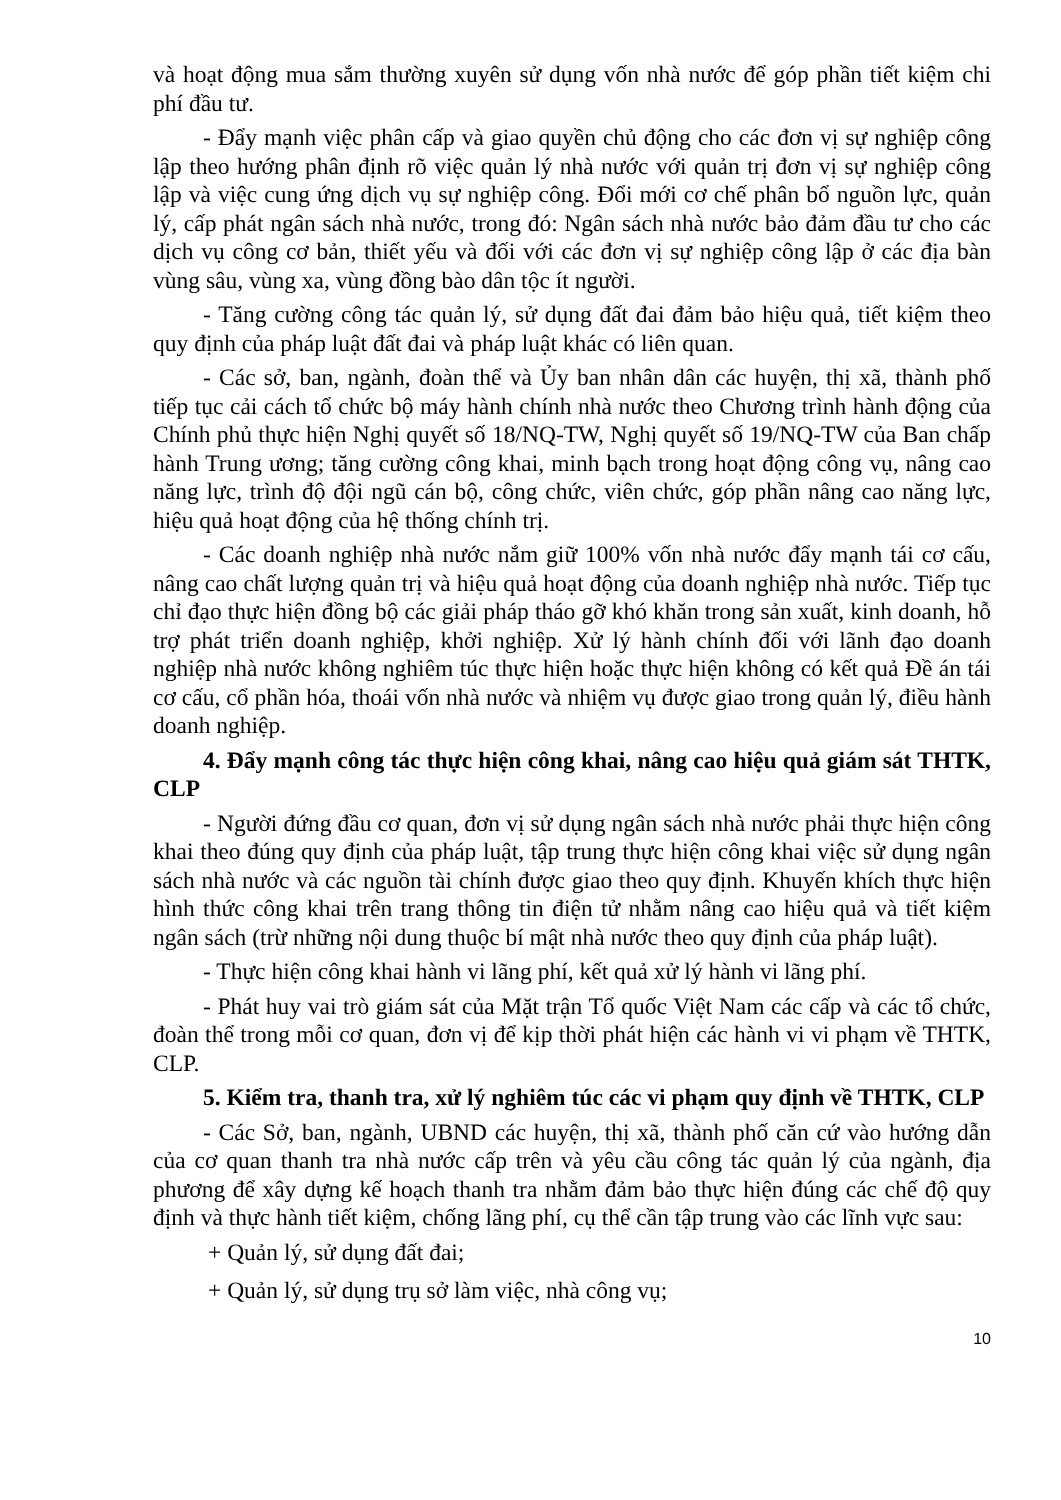và hoạt động mua sắm thường xuyên sử dụng vốn nhà nước để góp phần tiết kiệm chi phí đầu tư.
- Đẩy mạnh việc phân cấp và giao quyền chủ động cho các đơn vị sự nghiệp công lập theo hướng phân định rõ việc quản lý nhà nước với quản trị đơn vị sự nghiệp công lập và việc cung ứng dịch vụ sự nghiệp công. Đổi mới cơ chế phân bổ nguồn lực, quản lý, cấp phát ngân sách nhà nước, trong đó: Ngân sách nhà nước bảo đảm đầu tư cho các dịch vụ công cơ bản, thiết yếu và đối với các đơn vị sự nghiệp công lập ở các địa bàn vùng sâu, vùng xa, vùng đồng bào dân tộc ít người.
- Tăng cường công tác quản lý, sử dụng đất đai đảm bảo hiệu quả, tiết kiệm theo quy định của pháp luật đất đai và pháp luật khác có liên quan.
- Các sở, ban, ngành, đoàn thể và Ủy ban nhân dân các huyện, thị xã, thành phố tiếp tục cải cách tổ chức bộ máy hành chính nhà nước theo Chương trình hành động của Chính phủ thực hiện Nghị quyết số 18/NQ-TW, Nghị quyết số 19/NQ-TW của Ban chấp hành Trung ương; tăng cường công khai, minh bạch trong hoạt động công vụ, nâng cao năng lực, trình độ đội ngũ cán bộ, công chức, viên chức, góp phần nâng cao năng lực, hiệu quả hoạt động của hệ thống chính trị.
- Các doanh nghiệp nhà nước nắm giữ 100% vốn nhà nước đẩy mạnh tái cơ cấu, nâng cao chất lượng quản trị và hiệu quả hoạt động của doanh nghiệp nhà nước. Tiếp tục chỉ đạo thực hiện đồng bộ các giải pháp tháo gỡ khó khăn trong sản xuất, kinh doanh, hỗ trợ phát triển doanh nghiệp, khởi nghiệp. Xử lý hành chính đối với lãnh đạo doanh nghiệp nhà nước không nghiêm túc thực hiện hoặc thực hiện không có kết quả Đề án tái cơ cấu, cổ phần hóa, thoái vốn nhà nước và nhiệm vụ được giao trong quản lý, điều hành doanh nghiệp.
4. Đẩy mạnh công tác thực hiện công khai, nâng cao hiệu quả giám sát THTK, CLP
- Người đứng đầu cơ quan, đơn vị sử dụng ngân sách nhà nước phải thực hiện công khai theo đúng quy định của pháp luật, tập trung thực hiện công khai việc sử dụng ngân sách nhà nước và các nguồn tài chính được giao theo quy định. Khuyến khích thực hiện hình thức công khai trên trang thông tin điện tử nhằm nâng cao hiệu quả và tiết kiệm ngân sách (trừ những nội dung thuộc bí mật nhà nước theo quy định của pháp luật).
- Thực hiện công khai hành vi lãng phí, kết quả xử lý hành vi lãng phí.
- Phát huy vai trò giám sát của Mặt trận Tổ quốc Việt Nam các cấp và các tổ chức, đoàn thể trong mỗi cơ quan, đơn vị để kịp thời phát hiện các hành vi vi phạm về THTK, CLP.
5. Kiểm tra, thanh tra, xử lý nghiêm túc các vi phạm quy định về THTK, CLP
- Các Sở, ban, ngành, UBND các huyện, thị xã, thành phố căn cứ vào hướng dẫn của cơ quan thanh tra nhà nước cấp trên và yêu cầu công tác quản lý của ngành, địa phương để xây dựng kế hoạch thanh tra nhằm đảm bảo thực hiện đúng các chế độ quy định và thực hành tiết kiệm, chống lãng phí, cụ thể cần tập trung vào các lĩnh vực sau:
+ Quản lý, sử dụng đất đai;
+ Quản lý, sử dụng trụ sở làm việc, nhà công vụ;
10